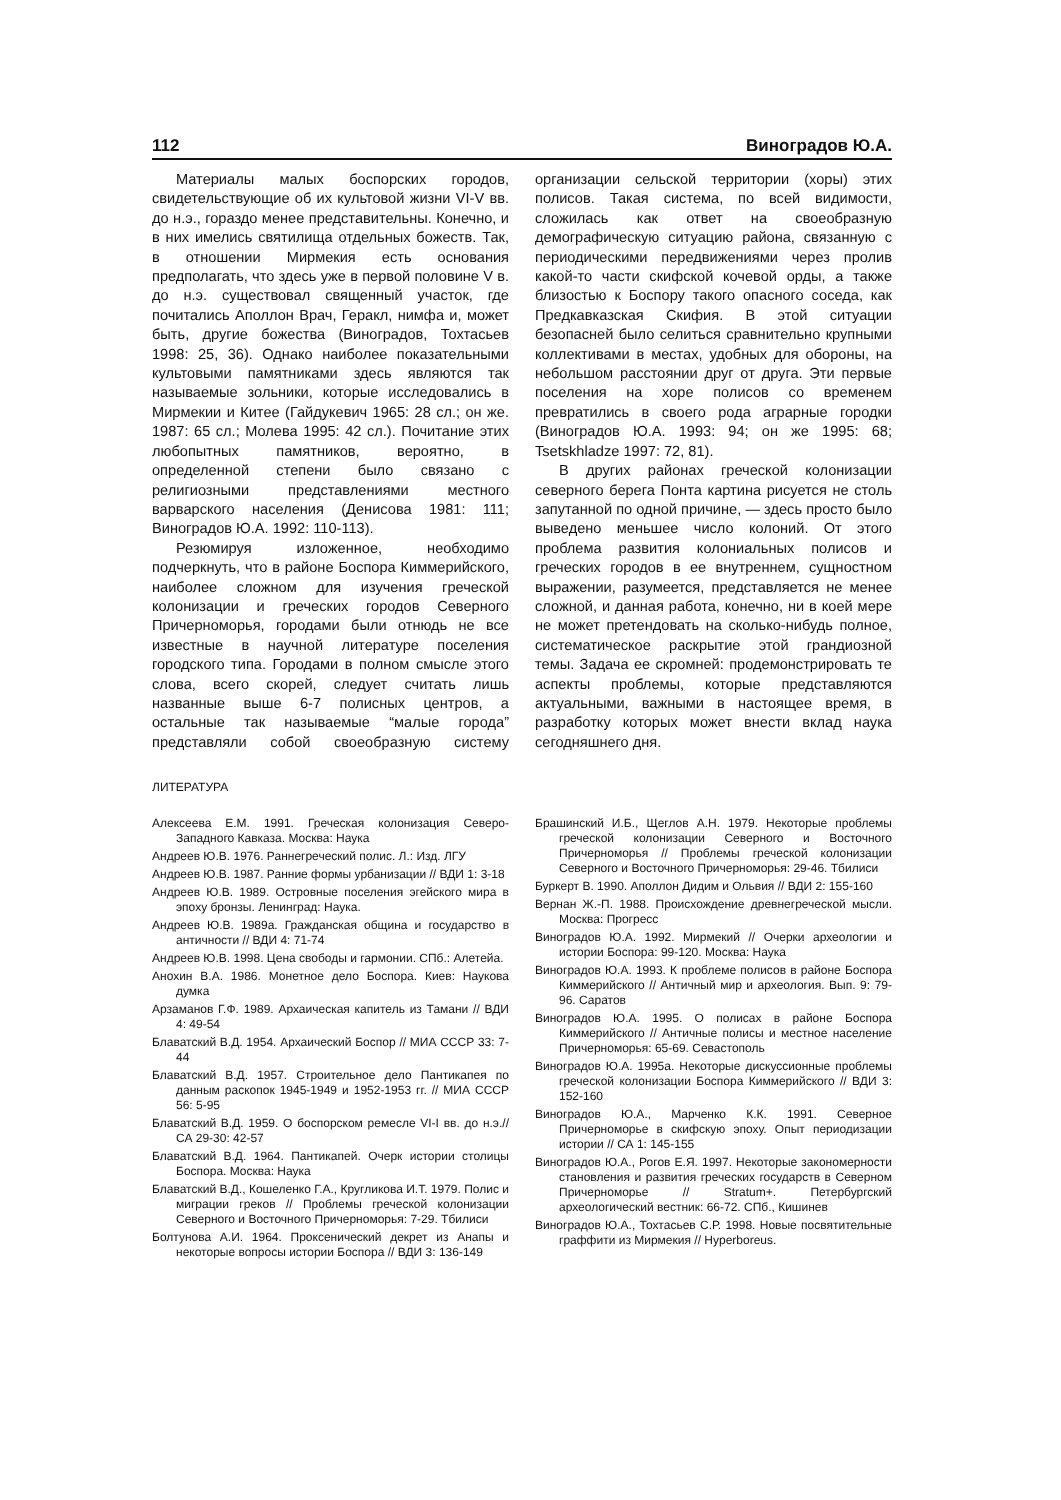112 Виноградов Ю.А.
Материалы малых боспорских городов, свидетельствующие об их культовой жизни VI-V вв. до н.э., гораздо менее представительны. Конечно, и в них имелись святилища отдельных божеств. Так, в отношении Мирмекия есть основания предполагать, что здесь уже в первой половине V в. до н.э. существовал священный участок, где почитались Аполлон Врач, Геракл, нимфа и, может быть, другие божества (Виноградов, Тохтасьев 1998: 25, 36). Однако наиболее показательными культовыми памятниками здесь являются так называемые зольники, которые исследовались в Мирмекии и Китее (Гайдукевич 1965: 28 сл.; он же. 1987: 65 сл.; Молева 1995: 42 сл.). Почитание этих любопытных памятников, вероятно, в определенной степени было связано с религиозными представлениями местного варварского населения (Денисова 1981: 111; Виноградов Ю.А. 1992: 110-113).
Резюмируя изложенное, необходимо подчеркнуть, что в районе Боспора Киммерийского, наиболее сложном для изучения греческой колонизации и греческих городов Северного Причерноморья, городами были отнюдь не все известные в научной литературе поселения городского типа. Городами в полном смысле этого слова, всего скорей, следует считать лишь названные выше 6-7 полисных центров, а остальные так называемые “малые города” представляли собой своеобразную систему организации сельской территории (хоры) этих полисов. Такая система, по всей видимости, сложилась как ответ на своеобразную демографическую ситуацию района, связанную с периодическими передвижениями через пролив какой-то части скифской кочевой орды, а также близостью к Боспору такого опасного соседа, как Предкавказская Скифия. В этой ситуации безопасней было селиться сравнительно крупными коллективами в местах, удобных для обороны, на небольшом расстоянии друг от друга. Эти первые поселения на хоре полисов со временем превратились в своего рода аграрные городки (Виноградов Ю.А. 1993: 94; он же 1995: 68; Tsetskhladze 1997: 72, 81).
В других районах греческой колонизации северного берега Понта картина рисуется не столь запутанной по одной причине, — здесь просто было выведено меньшее число колоний. От этого проблема развития колониальных полисов и греческих городов в ее внутреннем, сущностном выражении, разумеется, представляется не менее сложной, и данная работа, конечно, ни в коей мере не может претендовать на сколько-нибудь полное, систематическое раскрытие этой грандиозной темы. Задача ее скромней: продемонстрировать те аспекты проблемы, которые представляются актуальными, важными в настоящее время, в разработку которых может внести вклад наука сегодняшнего дня.
ЛИТЕРАТУРА
Алексеева Е.М. 1991. Греческая колонизация Северо-Западного Кавказа. Москва: Наука
Андреев Ю.В. 1976. Раннегреческий полис. Л.: Изд. ЛГУ
Андреев Ю.В. 1987. Ранние формы урбанизации // ВДИ 1: 3-18
Андреев Ю.В. 1989. Островные поселения эгейского мира в эпоху бронзы. Ленинград: Наука.
Андреев Ю.В. 1989а. Гражданская община и государство в античности // ВДИ 4: 71-74
Андреев Ю.В. 1998. Цена свободы и гармонии. СПб.: Алетейа.
Анохин В.А. 1986. Монетное дело Боспора. Киев: Наукова думка
Арзаманов Г.Ф. 1989. Архаическая капитель из Тамани // ВДИ 4: 49-54
Блаватский В.Д. 1954. Архаический Боспор // МИА СССР 33: 7-44
Блаватский В.Д. 1957. Строительное дело Пантикапея по данным раскопок 1945-1949 и 1952-1953 гг. // МИА СССР 56: 5-95
Блаватский В.Д. 1959. О боспорском ремесле VI-I вв. до н.э.// СА 29-30: 42-57
Блаватский В.Д. 1964. Пантикапей. Очерк истории столицы Боспора. Москва: Наука
Блаватский В.Д., Кошеленко Г.А., Кругликова И.Т. 1979. Полис и миграции греков // Проблемы греческой колонизации Северного и Восточного Причерноморья: 7-29. Тбилиси
Болтунова А.И. 1964. Проксенический декрет из Анапы и некоторые вопросы истории Боспора // ВДИ 3: 136-149
Брашинский И.Б., Щеглов А.Н. 1979. Некоторые проблемы греческой колонизации Северного и Восточного Причерноморья // Проблемы греческой колонизации Северного и Восточного Причерноморья: 29-46. Тбилиси
Буркерт В. 1990. Аполлон Дидим и Ольвия // ВДИ 2: 155-160
Вернан Ж.-П. 1988. Происхождение древнегреческой мысли. Москва: Прогресс
Виноградов Ю.А. 1992. Мирмекий // Очерки археологии и истории Боспора: 99-120. Москва: Наука
Виноградов Ю.А. 1993. К проблеме полисов в районе Боспора Киммерийского // Античный мир и археология. Вып. 9: 79-96. Саратов
Виноградов Ю.А. 1995. О полисах в районе Боспора Киммерийского // Античные полисы и местное население Причерноморья: 65-69. Севастополь
Виноградов Ю.А. 1995а. Некоторые дискуссионные проблемы греческой колонизации Боспора Киммерийского // ВДИ 3: 152-160
Виноградов Ю.А., Марченко К.К. 1991. Северное Причерноморье в скифскую эпоху. Опыт периодизации истории // СА 1: 145-155
Виноградов Ю.А., Рогов Е.Я. 1997. Некоторые закономерности становления и развития греческих государств в Северном Причерноморье // Stratum+. Петербургский археологический вестник: 66-72. СПб., Кишинев
Виноградов Ю.А., Тохтасьев С.Р. 1998. Новые посвятительные граффити из Мирмекия // Hyperboreus.